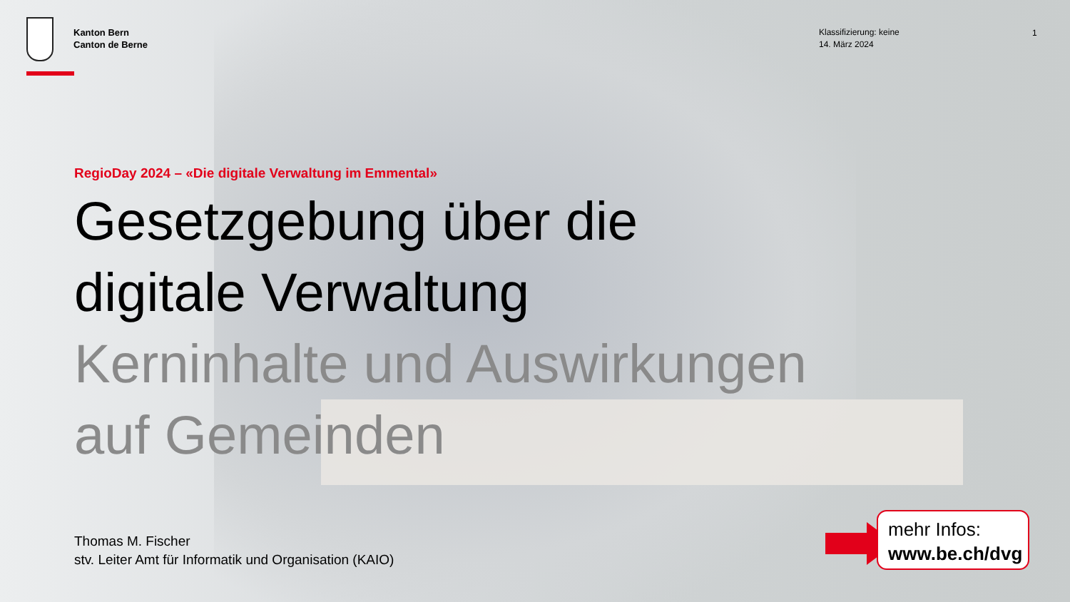Kanton Bern
Canton de Berne
Klassifizierung: keine
14. März 2024
1
RegioDay 2024 – «Die digitale Verwaltung im Emmental»
Gesetzgebung über die
digitale Verwaltung
Kerninhalte und Auswirkungen
auf Gemeinden
Thomas M. Fischer
stv. Leiter Amt für Informatik und Organisation (KAIO)
mehr Infos:
www.be.ch/dvg